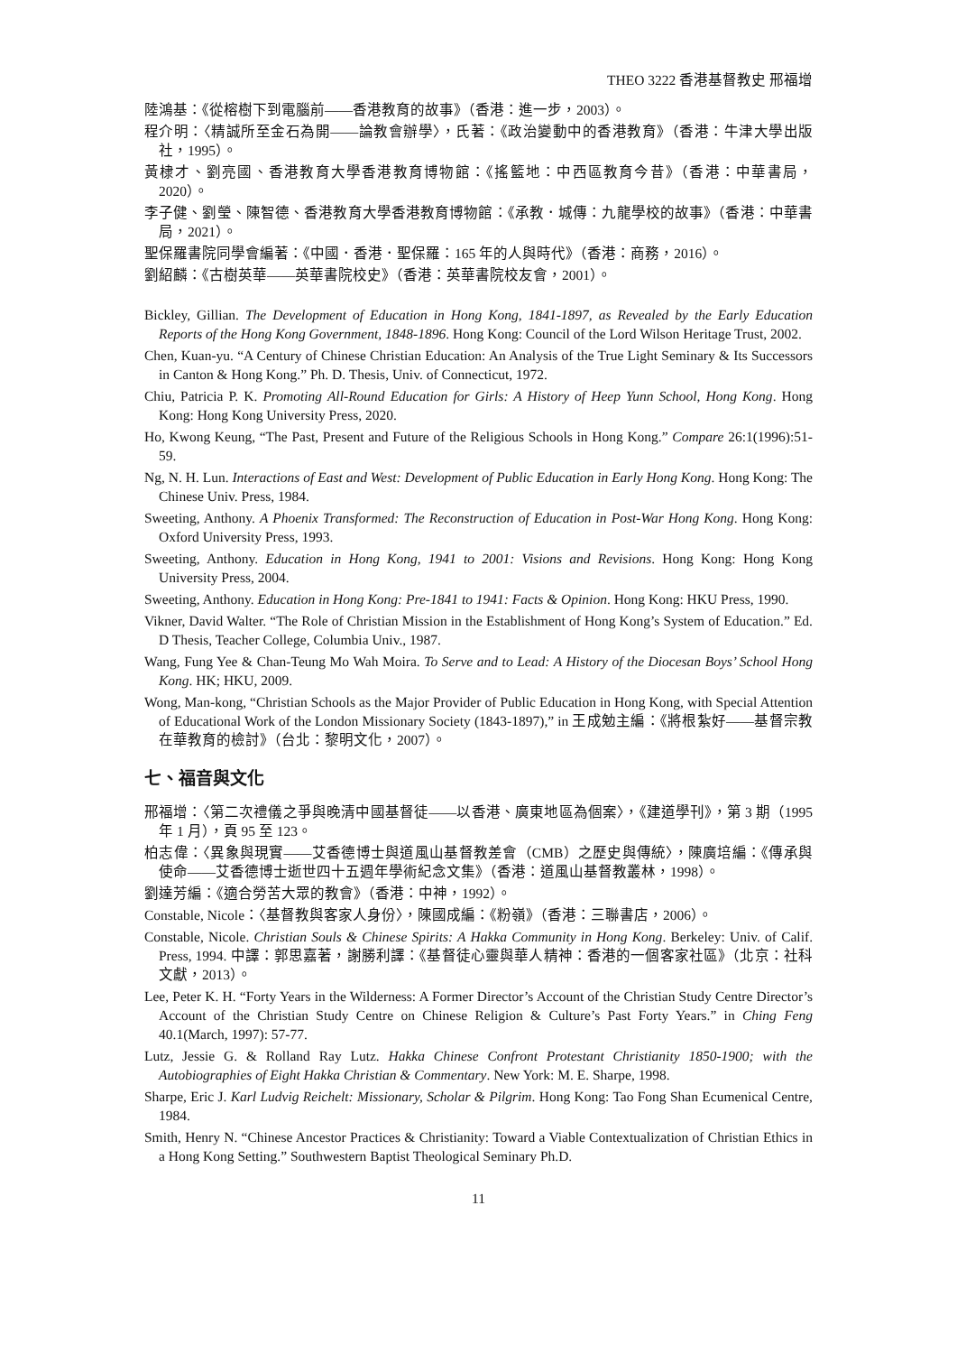THEO 3222 香港基督教史 邢福增
陸鴻基：《從榕樹下到電腦前——香港教育的故事》（香港：進一步，2003）。
程介明：〈精誠所至金石為開——論教會辦學〉，氏著：《政治變動中的香港教育》（香港：牛津大學出版社，1995）。
黃棣才、劉亮國、香港教育大學香港教育博物館：《搖籃地：中西區教育今昔》（香港：中華書局，2020）。
李子健、劉瑩、陳智德、香港教育大學香港教育博物館：《承教．城傳：九龍學校的故事》（香港：中華書局，2021）。
聖保羅書院同學會編著：《中國．香港．聖保羅：165 年的人與時代》（香港：商務，2016）。
劉紹麟：《古樹英華——英華書院校史》（香港：英華書院校友會，2001）。
Bickley, Gillian. The Development of Education in Hong Kong, 1841-1897, as Revealed by the Early Education Reports of the Hong Kong Government, 1848-1896. Hong Kong: Council of the Lord Wilson Heritage Trust, 2002.
Chen, Kuan-yu. “A Century of Chinese Christian Education: An Analysis of the True Light Seminary & Its Successors in Canton & Hong Kong.” Ph. D. Thesis, Univ. of Connecticut, 1972.
Chiu, Patricia P. K. Promoting All-Round Education for Girls: A History of Heep Yunn School, Hong Kong. Hong Kong: Hong Kong University Press, 2020.
Ho, Kwong Keung, “The Past, Present and Future of the Religious Schools in Hong Kong.” Compare 26:1(1996):51-59.
Ng, N. H. Lun. Interactions of East and West: Development of Public Education in Early Hong Kong. Hong Kong: The Chinese Univ. Press, 1984.
Sweeting, Anthony. A Phoenix Transformed: The Reconstruction of Education in Post-War Hong Kong. Hong Kong: Oxford University Press, 1993.
Sweeting, Anthony. Education in Hong Kong, 1941 to 2001: Visions and Revisions. Hong Kong: Hong Kong University Press, 2004.
Sweeting, Anthony. Education in Hong Kong: Pre-1841 to 1941: Facts & Opinion. Hong Kong: HKU Press, 1990.
Vikner, David Walter. “The Role of Christian Mission in the Establishment of Hong Kong’s System of Education.” Ed. D Thesis, Teacher College, Columbia Univ., 1987.
Wang, Fung Yee & Chan-Teung Mo Wah Moira. To Serve and to Lead: A History of the Diocesan Boys’ School Hong Kong. HK; HKU, 2009.
Wong, Man-kong, “Christian Schools as the Major Provider of Public Education in Hong Kong, with Special Attention of Educational Work of the London Missionary Society (1843-1897),” in 王成勉主編：《將根紮好——基督宗教在華教育的檢討》（台北：黎明文化，2007）。
七、福音與文化
邢福增：〈第二次禮儀之爭與晚清中國基督徒——以香港、廣東地區為個案〉，《建道學刊》，第 3 期（1995 年 1 月），頁 95 至 123。
柏志偉：〈異象與現實——艾香德博士與道風山基督教差會（CMB）之歷史與傳統〉，陳廣培編：《傳承與使命——艾香德博士逝世四十五週年學術紀念文集》（香港：道風山基督教叢林，1998）。
劉達芳編：《適合勞苦大眾的教會》（香港：中神，1992）。
Constable, Nicole：〈基督教與客家人身份〉，陳國成編：《粉嶺》（香港：三聯書店，2006）。
Constable, Nicole. Christian Souls & Chinese Spirits: A Hakka Community in Hong Kong. Berkeley: Univ. of Calif. Press, 1994. 中譯：郭思嘉著，謝勝利譯：《基督徒心靈與華人精神：香港的一個客家社區》（北京：社科文獻，2013）。
Lee, Peter K. H. “Forty Years in the Wilderness: A Former Director’s Account of the Christian Study Centre Director’s Account of the Christian Study Centre on Chinese Religion & Culture’s Past Forty Years.” in Ching Feng 40.1(March, 1997): 57-77.
Lutz, Jessie G. & Rolland Ray Lutz. Hakka Chinese Confront Protestant Christianity 1850-1900; with the Autobiographies of Eight Hakka Christian & Commentary. New York: M. E. Sharpe, 1998.
Sharpe, Eric J. Karl Ludvig Reichelt: Missionary, Scholar & Pilgrim. Hong Kong: Tao Fong Shan Ecumenical Centre, 1984.
Smith, Henry N. “Chinese Ancestor Practices & Christianity: Toward a Viable Contextualization of Christian Ethics in a Hong Kong Setting.” Southwestern Baptist Theological Seminary Ph.D.
11